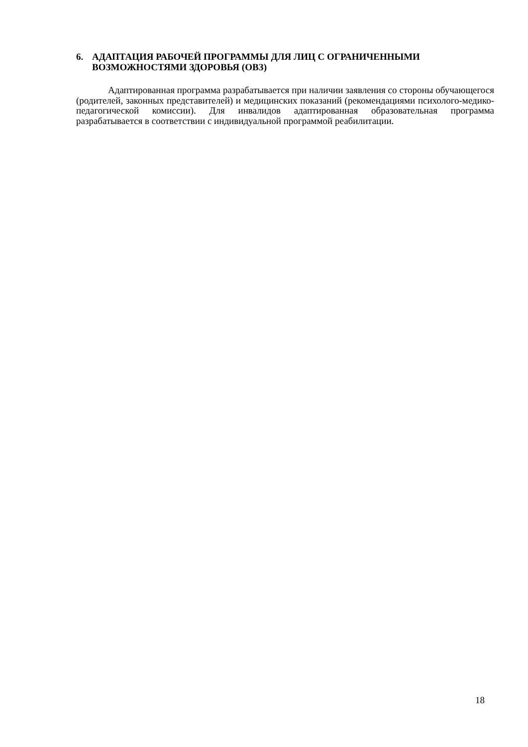6. АДАПТАЦИЯ РАБОЧЕЙ ПРОГРАММЫ ДЛЯ ЛИЦ С ОГРАНИЧЕННЫМИ ВОЗМОЖНОСТЯМИ ЗДОРОВЬЯ (ОВЗ)
Адаптированная программа разрабатывается при наличии заявления со стороны обучающегося (родителей, законных представителей) и медицинских показаний (рекомендациями психолого-медико-педагогической комиссии). Для инвалидов адаптированная образовательная программа разрабатывается в соответствии с индивидуальной программой реабилитации.
18